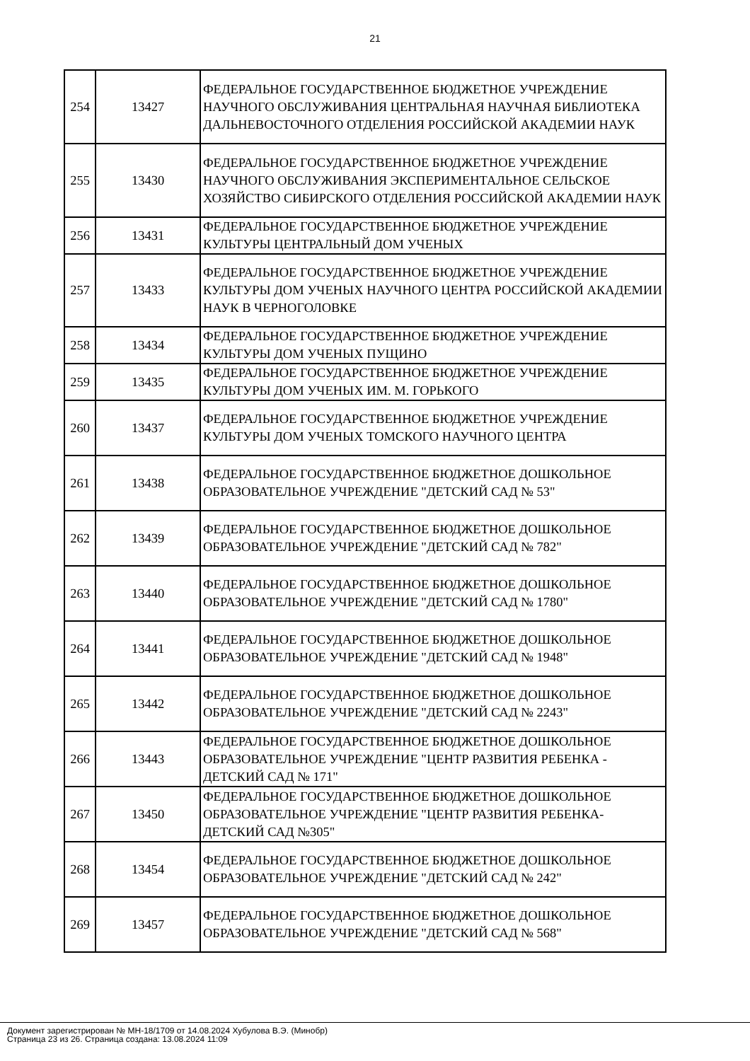21
| 254 | 13427 | ФЕДЕРАЛЬНОЕ ГОСУДАРСТВЕННОЕ БЮДЖЕТНОЕ УЧРЕЖДЕНИЕ НАУЧНОГО ОБСЛУЖИВАНИЯ ЦЕНТРАЛЬНАЯ НАУЧНАЯ БИБЛИОТЕКА ДАЛЬНЕВОСТОЧНОГО ОТДЕЛЕНИЯ РОССИЙСКОЙ АКАДЕМИИ НАУК |
| 255 | 13430 | ФЕДЕРАЛЬНОЕ ГОСУДАРСТВЕННОЕ БЮДЖЕТНОЕ УЧРЕЖДЕНИЕ НАУЧНОГО ОБСЛУЖИВАНИЯ ЭКСПЕРИМЕНТАЛЬНОЕ СЕЛЬСКОЕ ХОЗЯЙСТВО СИБИРСКОГО ОТДЕЛЕНИЯ РОССИЙСКОЙ АКАДЕМИИ НАУК |
| 256 | 13431 | ФЕДЕРАЛЬНОЕ ГОСУДАРСТВЕННОЕ БЮДЖЕТНОЕ УЧРЕЖДЕНИЕ КУЛЬТУРЫ ЦЕНТРАЛЬНЫЙ ДОМ УЧЕНЫХ |
| 257 | 13433 | ФЕДЕРАЛЬНОЕ ГОСУДАРСТВЕННОЕ БЮДЖЕТНОЕ УЧРЕЖДЕНИЕ КУЛЬТУРЫ ДОМ УЧЕНЫХ НАУЧНОГО ЦЕНТРА РОССИЙСКОЙ АКАДЕМИИ НАУК В ЧЕРНОГОЛОВКЕ |
| 258 | 13434 | ФЕДЕРАЛЬНОЕ ГОСУДАРСТВЕННОЕ БЮДЖЕТНОЕ УЧРЕЖДЕНИЕ КУЛЬТУРЫ ДОМ УЧЕНЫХ ПУЩИНО |
| 259 | 13435 | ФЕДЕРАЛЬНОЕ ГОСУДАРСТВЕННОЕ БЮДЖЕТНОЕ УЧРЕЖДЕНИЕ КУЛЬТУРЫ ДОМ УЧЕНЫХ ИМ. М. ГОРЬКОГО |
| 260 | 13437 | ФЕДЕРАЛЬНОЕ ГОСУДАРСТВЕННОЕ БЮДЖЕТНОЕ УЧРЕЖДЕНИЕ КУЛЬТУРЫ ДОМ УЧЕНЫХ ТОМСКОГО НАУЧНОГО ЦЕНТРА |
| 261 | 13438 | ФЕДЕРАЛЬНОЕ ГОСУДАРСТВЕННОЕ БЮДЖЕТНОЕ ДОШКОЛЬНОЕ ОБРАЗОВАТЕЛЬНОЕ УЧРЕЖДЕНИЕ "ДЕТСКИЙ САД № 53" |
| 262 | 13439 | ФЕДЕРАЛЬНОЕ ГОСУДАРСТВЕННОЕ БЮДЖЕТНОЕ ДОШКОЛЬНОЕ ОБРАЗОВАТЕЛЬНОЕ УЧРЕЖДЕНИЕ "ДЕТСКИЙ САД № 782" |
| 263 | 13440 | ФЕДЕРАЛЬНОЕ ГОСУДАРСТВЕННОЕ БЮДЖЕТНОЕ ДОШКОЛЬНОЕ ОБРАЗОВАТЕЛЬНОЕ УЧРЕЖДЕНИЕ "ДЕТСКИЙ САД № 1780" |
| 264 | 13441 | ФЕДЕРАЛЬНОЕ ГОСУДАРСТВЕННОЕ БЮДЖЕТНОЕ ДОШКОЛЬНОЕ ОБРАЗОВАТЕЛЬНОЕ УЧРЕЖДЕНИЕ "ДЕТСКИЙ САД № 1948" |
| 265 | 13442 | ФЕДЕРАЛЬНОЕ ГОСУДАРСТВЕННОЕ БЮДЖЕТНОЕ ДОШКОЛЬНОЕ ОБРАЗОВАТЕЛЬНОЕ УЧРЕЖДЕНИЕ "ДЕТСКИЙ САД № 2243" |
| 266 | 13443 | ФЕДЕРАЛЬНОЕ ГОСУДАРСТВЕННОЕ БЮДЖЕТНОЕ ДОШКОЛЬНОЕ ОБРАЗОВАТЕЛЬНОЕ УЧРЕЖДЕНИЕ "ЦЕНТР РАЗВИТИЯ РЕБЕНКА - ДЕТСКИЙ САД № 171" |
| 267 | 13450 | ФЕДЕРАЛЬНОЕ ГОСУДАРСТВЕННОЕ БЮДЖЕТНОЕ ДОШКОЛЬНОЕ ОБРАЗОВАТЕЛЬНОЕ УЧРЕЖДЕНИЕ "ЦЕНТР РАЗВИТИЯ РЕБЕНКА- ДЕТСКИЙ САД №305" |
| 268 | 13454 | ФЕДЕРАЛЬНОЕ ГОСУДАРСТВЕННОЕ БЮДЖЕТНОЕ ДОШКОЛЬНОЕ ОБРАЗОВАТЕЛЬНОЕ УЧРЕЖДЕНИЕ "ДЕТСКИЙ САД № 242" |
| 269 | 13457 | ФЕДЕРАЛЬНОЕ ГОСУДАРСТВЕННОЕ БЮДЖЕТНОЕ ДОШКОЛЬНОЕ ОБРАЗОВАТЕЛЬНОЕ УЧРЕЖДЕНИЕ "ДЕТСКИЙ САД № 568" |
Документ зарегистрирован № МН-18/1709 от 14.08.2024 Хубулова В.Э. (Минобр)
Страница 23 из 26. Страница создана: 13.08.2024 11:09